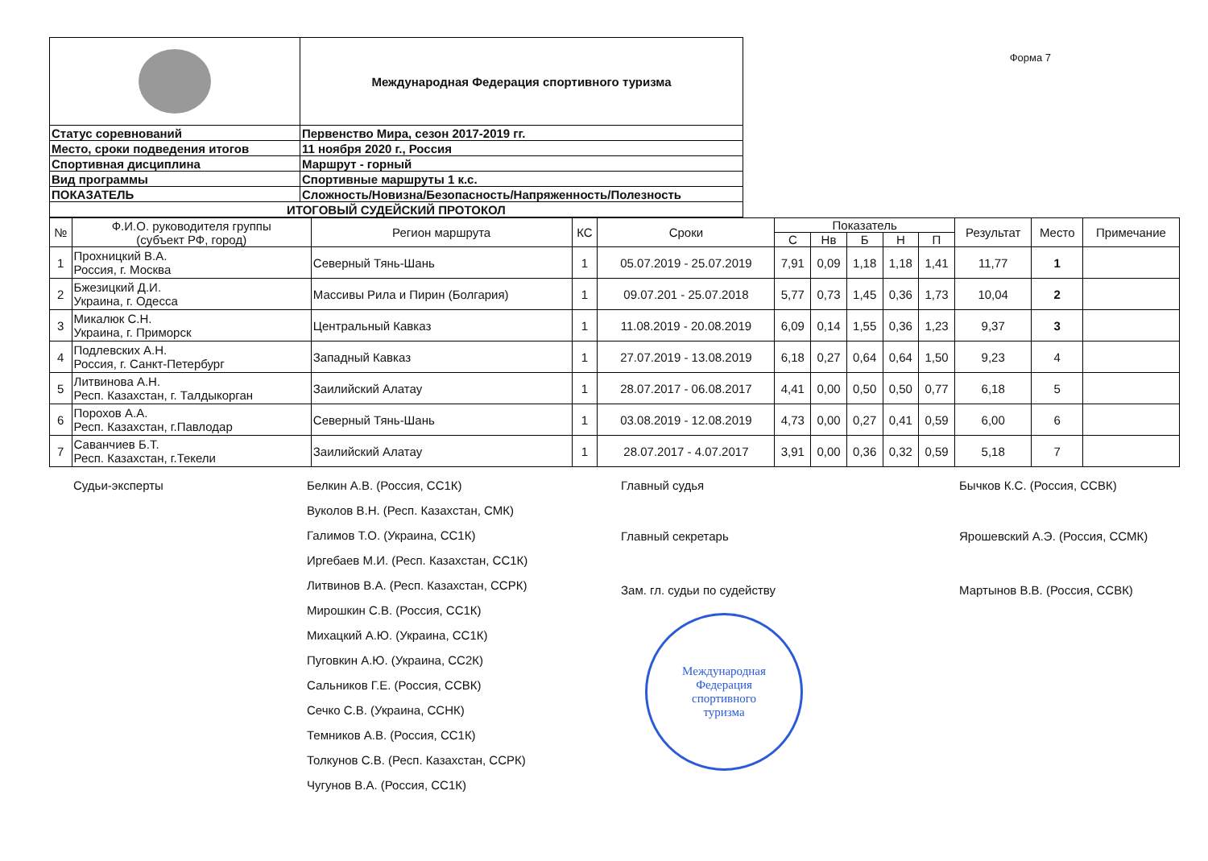| | Международная Федерация спортивного туризма |
| Статус соревнований | Первенство Мира, сезон 2017-2019 гг. |
| Место, сроки подведения итогов | 11 ноября 2020 г., Россия |
| Спортивная дисциплина | Маршрут - горный |
| Вид программы | Спортивные маршруты 1 к.с. |
| ПОКАЗАТЕЛЬ | Сложность/Новизна/Безопасность/Напряженность/Полезность |
| ИТОГОВЫЙ СУДЕЙСКИЙ ПРОТОКОЛ | |
Форма 7
| № | Ф.И.О. руководителя группы (субъект РФ, город) | Регион маршрута | КС | Сроки | Показатель | | | | | Результат | Место | Примечание |
| --- | --- | --- | --- | --- | --- | --- | --- | --- | --- | --- | --- | --- |
| | | | | | С | Нв | Б | Н | П | | | |
| 1 | Прохницкий В.А. Россия, г. Москва | Северный Тянь-Шань | 1 | 05.07.2019 - 25.07.2019 | 7,91 | 0,09 | 1,18 | 1,18 | 1,41 | 11,77 | 1 | |
| 2 | Бжезицкий Д.И. Украина, г. Одесса | Массивы Рила и Пирин (Болгария) | 1 | 09.07.201 - 25.07.2018 | 5,77 | 0,73 | 1,45 | 0,36 | 1,73 | 10,04 | 2 | |
| 3 | Микалюк С.Н. Украина, г. Приморск | Центральный Кавказ | 1 | 11.08.2019 - 20.08.2019 | 6,09 | 0,14 | 1,55 | 0,36 | 1,23 | 9,37 | 3 | |
| 4 | Подлевских А.Н. Россия, г. Санкт-Петербург | Западный Кавказ | 1 | 27.07.2019 - 13.08.2019 | 6,18 | 0,27 | 0,64 | 0,64 | 1,50 | 9,23 | 4 | |
| 5 | Литвинова А.Н. Респ. Казахстан, г. Талдыкорган | Заилийский Алатау | 1 | 28.07.2017 - 06.08.2017 | 4,41 | 0,00 | 0,50 | 0,50 | 0,77 | 6,18 | 5 | |
| 6 | Порохов А.А. Респ. Казахстан, г.Павлодар | Северный Тянь-Шань | 1 | 03.08.2019 - 12.08.2019 | 4,73 | 0,00 | 0,27 | 0,41 | 0,59 | 6,00 | 6 | |
| 7 | Саванчиев Б.Т. Респ. Казахстан, г.Текели | Заилийский Алатау | 1 | 28.07.2017 - 4.07.2017 | 3,91 | 0,00 | 0,36 | 0,32 | 0,59 | 5,18 | 7 | |
Судьи-эксперты Белкин А.В. (Россия, СС1К)
Вуколов В.Н. (Респ. Казахстан, СМК)
Галимов Т.О. (Украина, СС1К)
Иргебаев М.И. (Респ. Казахстан, СС1К)
Литвинов В.А. (Респ. Казахстан, ССРК)
Мирошкин С.В. (Россия, СС1К)
Михацкий А.Ю. (Украина, СС1К)
Пуговкин А.Ю. (Украина, СС2К)
Сальников Г.Е. (Россия, ССВК)
Сечко С.В. (Украина, ССНК)
Темников А.В. (Россия, СС1К)
Толкунов С.В. (Респ. Казахстан, ССРК)
Чугунов В.А. (Россия, СС1К)
Главный судья
Главный секретарь
Зам. гл. судьи по судейству
Международная
Федерация
спортивного
туризма
Бычков К.С. (Россия, ССВК)
Ярошевский А.Э. (Россия, ССМК)
Мартынов В.В. (Россия, ССВК)